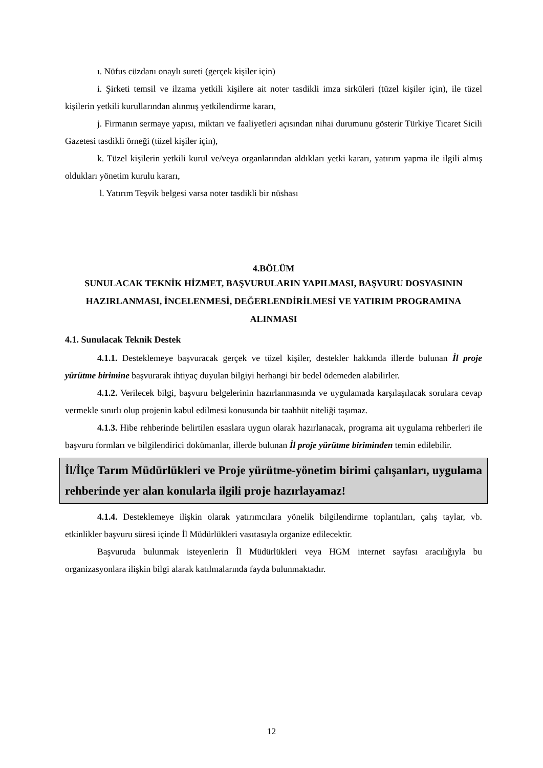ı. Nüfus cüzdanı onaylı sureti (gerçek kişiler için)
i. Şirketi temsil ve ilzama yetkili kişilere ait noter tasdikli imza sirküleri (tüzel kişiler için), ile tüzel kişilerin yetkili kurullarından alınmış yetkilendirme kararı,
j. Firmanın sermaye yapısı, miktarı ve faaliyetleri açısından nihai durumunu gösterir Türkiye Ticaret Sicili Gazetesi tasdikli örneği (tüzel kişiler için),
k. Tüzel kişilerin yetkili kurul ve/veya organlarından aldıkları yetki kararı, yatırım yapma ile ilgili almış oldukları yönetim kurulu kararı,
l. Yatırım Teşvik belgesi varsa noter tasdikli bir nüshası
4.BÖLÜM
SUNULACAK TEKNİK HİZMET, BAŞVURULARIN YAPILMASI, BAŞVURU DOSYASININ HAZIRLANMASI, İNCELENMESİ, DEĞERLENDİRİLMESİ VE YATIRIM PROGRAMINA ALINMASI
4.1. Sunulacak Teknik Destek
4.1.1. Desteklemeye başvuracak gerçek ve tüzel kişiler, destekler hakkında illerde bulunan İl proje yürütme birimine başvurarak ihtiyaç duyulan bilgiyi herhangi bir bedel ödemeden alabilirler.
4.1.2. Verilecek bilgi, başvuru belgelerinin hazırlanmasında ve uygulamada karşılaşılacak sorulara cevap vermekle sınırlı olup projenin kabul edilmesi konusunda bir taahhüt niteliği taşımaz.
4.1.3. Hibe rehberinde belirtilen esaslara uygun olarak hazırlanacak, programa ait uygulama rehberleri ile başvuru formları ve bilgilendirici dokümanlar, illerde bulunan İl proje yürütme biriminden temin edilebilir.
İl/İlçe Tarım Müdürlükleri ve Proje yürütme-yönetim birimi çalışanları, uygulama rehberinde yer alan konularla ilgili proje hazırlayamaz!
4.1.4. Desteklemeye ilişkin olarak yatırımcılara yönelik bilgilendirme toplantıları, çalış taylar, vb. etkinlikler başvuru süresi içinde İl Müdürlükleri vasıtasıyla organize edilecektir.
Başvuruda bulunmak isteyenlerin İl Müdürlükleri veya HGM internet sayfası aracılığıyla bu organizasyonlara ilişkin bilgi alarak katılmalarında fayda bulunmaktadır.
12